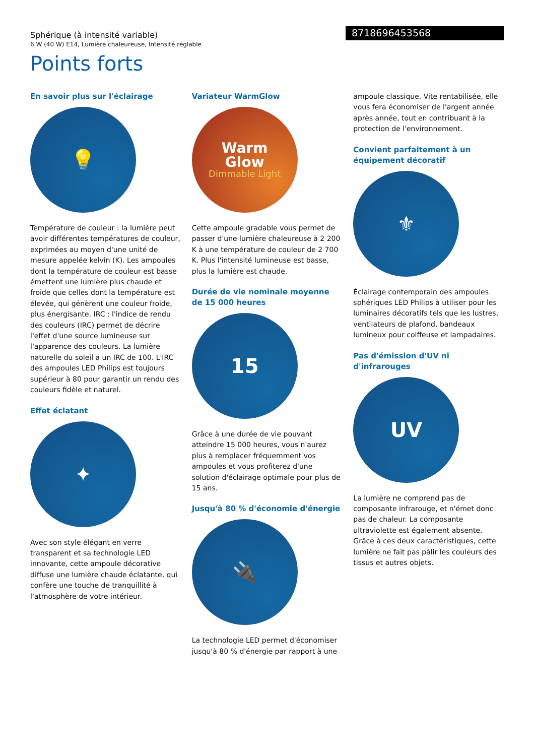Sphérique (à intensité variable)
6 W (40 W) E14, Lumière chaleureuse, Intensité réglable
8718696453568
Points forts
En savoir plus sur l'éclairage
💡
Température de couleur : la lumière peut avoir différentes températures de couleur, exprimées au moyen d'une unité de mesure appelée kelvin (K). Les ampoules dont la température de couleur est basse émettent une lumière plus chaude et froide que celles dont la température est élevée, qui génèrent une couleur froide, plus énergisante. IRC : l'indice de rendu des couleurs (IRC) permet de décrire l'effet d'une source lumineuse sur l'apparence des couleurs. La lumière naturelle du soleil a un IRC de 100. L'IRC des ampoules LED Philips est toujours supérieur à 80 pour garantir un rendu des couleurs fidèle et naturel.
Effet éclatant
✦
Avec son style élégant en verre transparent et sa technologie LED innovante, cette ampoule décorative diffuse une lumière chaude éclatante, qui confère une touche de tranquillité à l'atmosphère de votre intérieur.
Variateur WarmGlow
Warm
Glow
Dimmable Light
Cette ampoule gradable vous permet de passer d'une lumière chaleureuse à 2 200 K à une température de couleur de 2 700 K. Plus l'intensité lumineuse est basse, plus la lumière est chaude.
Durée de vie nominale moyenne de 15 000 heures
15
Grâce à une durée de vie pouvant atteindre 15 000 heures, vous n'aurez plus à remplacer fréquemment vos ampoules et vous profiterez d'une solution d'éclairage optimale pour plus de 15 ans.
Jusqu'à 80 % d'économie d'énergie
🔌
La technologie LED permet d'économiser jusqu'à 80 % d'énergie par rapport à une
ampoule classique. Vite rentabilisée, elle vous fera économiser de l'argent année après année, tout en contribuant à la protection de l'environnement.
Convient parfaitement à un équipement décoratif
⚜
Éclairage contemporain des ampoules sphériques LED Philips à utiliser pour les luminaires décoratifs tels que les lustres, ventilateurs de plafond, bandeaux lumineux pour coiffeuse et lampadaires.
Pas d'émission d'UV ni d'infrarouges
UV
La lumière ne comprend pas de composante infrarouge, et n'émet donc pas de chaleur. La composante ultraviolette est également absente. Grâce à ces deux caractéristiques, cette lumière ne fait pas pâlir les couleurs des tissus et autres objets.